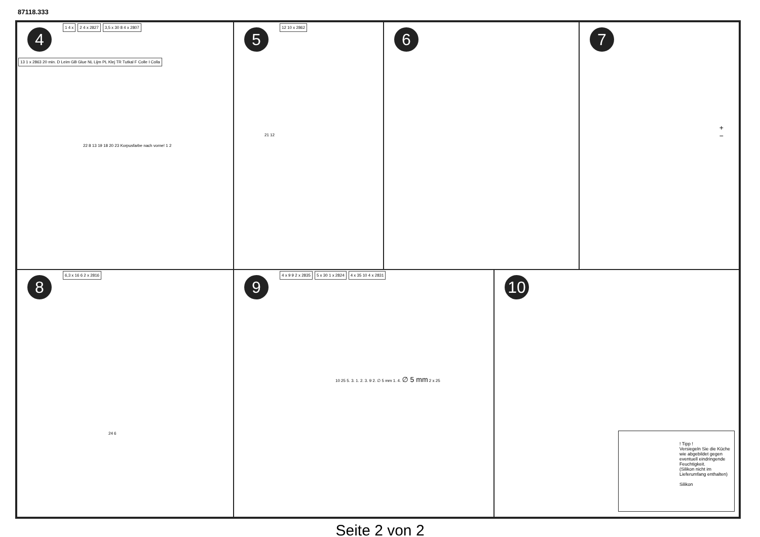87118.333
4 1 4 x 2 4 x 2827 3,5 x 30 8 4 x 2807 13 1 x 2863 20 min. D Leim GB Glue NL Lijm PL Klej TR Tutkal F Colle I Colla
22 8 13 19 18 20 23 Korpusfarbe nach vorne! 1 2
5 12 10 x 2862
21 12
6 7
+
−
8 6,3 x 16 6 2 x 2816
24 6
9 4 x 9 9 2 x 2835 5 x 30 1 x 2824 4 x 35 10 4 x 2831
10 25 5. 3. 1. 2. 3. 9 2. ∅ 5 mm 1. 4. ∅ 5 mm 2 x 25
10
! Tipp !
Versiegeln Sie die Küche wie abgebildet gegen eventuell eindringende Feuchtigkeit.
(Silikon nicht im Lieferumfang enthalten)
Silikon
Seite 2 von 2